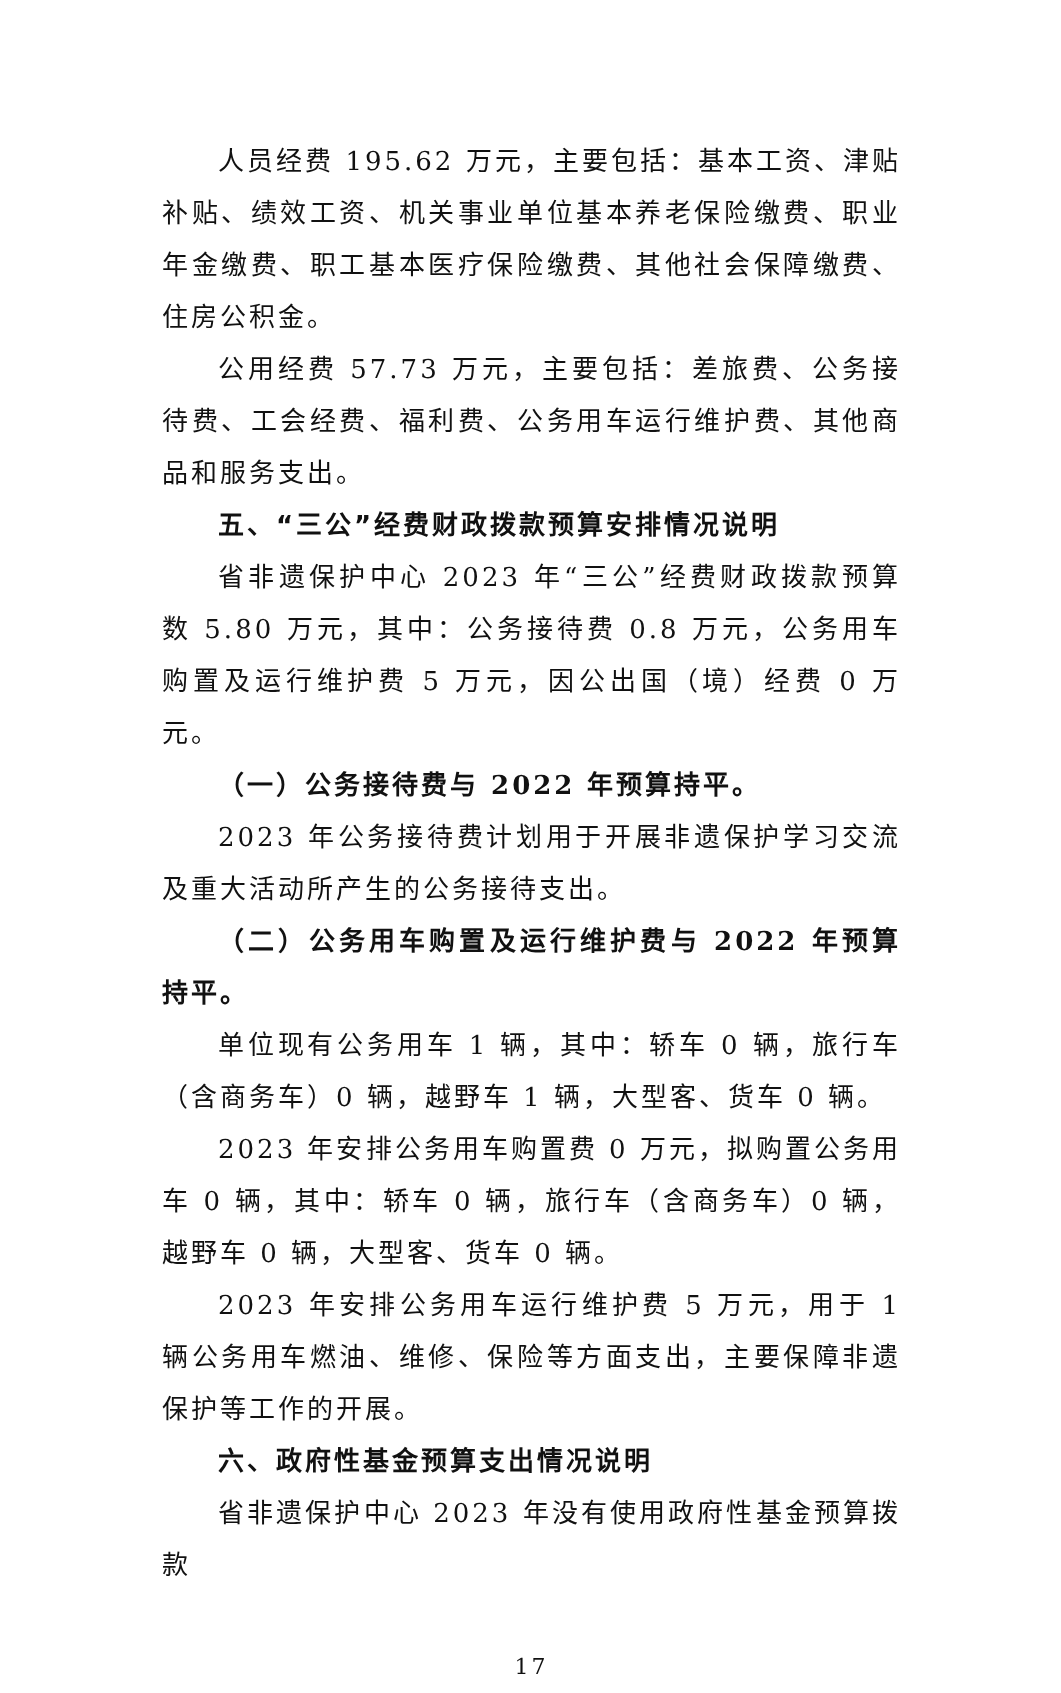人员经费 195.62 万元，主要包括：基本工资、津贴补贴、绩效工资、机关事业单位基本养老保险缴费、职业年金缴费、职工基本医疗保险缴费、其他社会保障缴费、住房公积金。
公用经费 57.73 万元，主要包括：差旅费、公务接待费、工会经费、福利费、公务用车运行维护费、其他商品和服务支出。
五、“三公”经费财政拨款预算安排情况说明
省非遗保护中心 2023 年“三公”经费财政拨款预算数 5.80 万元，其中：公务接待费 0.8 万元，公务用车购置及运行维护费 5 万元，因公出国（境）经费 0 万元。
（一）公务接待费与 2022 年预算持平。
2023 年公务接待费计划用于开展非遗保护学习交流及重大活动所产生的公务接待支出。
（二）公务用车购置及运行维护费与 2022 年预算持平。
单位现有公务用车 1 辆，其中：轿车 0 辆，旅行车（含商务车）0 辆，越野车 1 辆，大型客、货车 0 辆。
2023 年安排公务用车购置费 0 万元，拟购置公务用车 0 辆，其中：轿车 0 辆，旅行车（含商务车）0 辆，越野车 0 辆，大型客、货车 0 辆。
2023 年安排公务用车运行维护费 5 万元，用于 1 辆公务用车燃油、维修、保险等方面支出，主要保障非遗保护等工作的开展。
六、政府性基金预算支出情况说明
省非遗保护中心 2023 年没有使用政府性基金预算拨款
17